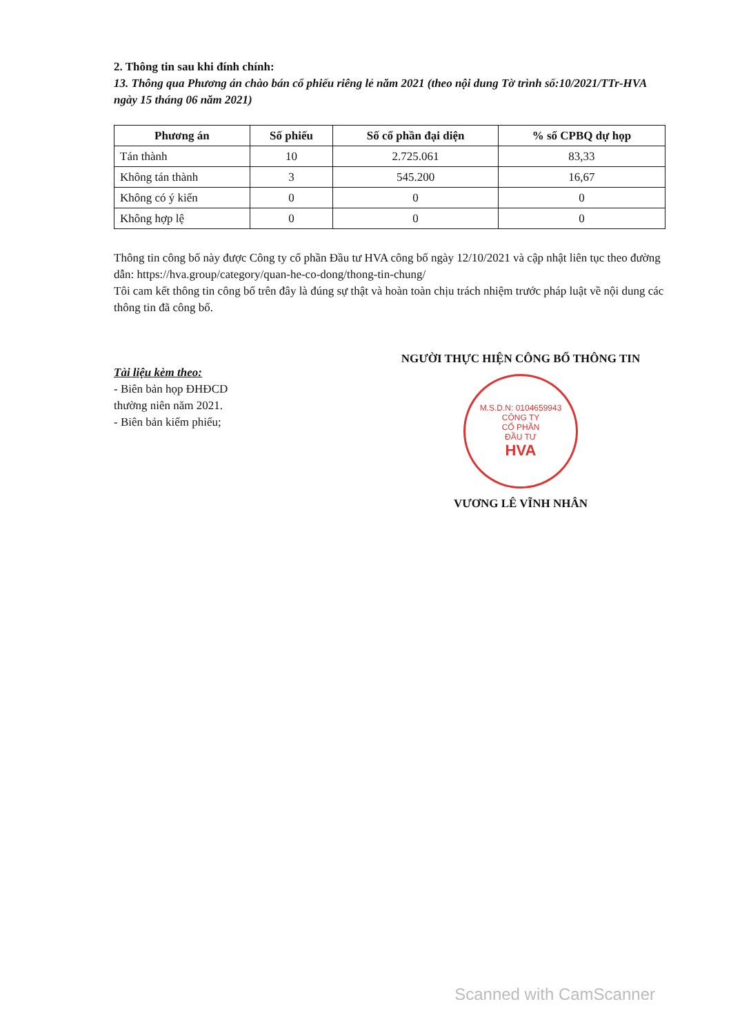2. Thông tin sau khi đính chính:
13. Thông qua Phương án chào bán cổ phiếu riêng lẻ năm 2021 (theo nội dung Tờ trình số:10/2021/TTr-HVA ngày 15 tháng 06 năm 2021)
| Phương án | Số phiếu | Số cổ phần đại diện | % số CPBQ dự họp |
| --- | --- | --- | --- |
| Tán thành | 10 | 2.725.061 | 83,33 |
| Không tán thành | 3 | 545.200 | 16,67 |
| Không có ý kiến | 0 | 0 | 0 |
| Không hợp lệ | 0 | 0 | 0 |
Thông tin công bố này được Công ty cổ phần Đầu tư HVA công bố ngày 12/10/2021 và cập nhật liên tục theo đường dẫn: https://hva.group/category/quan-he-co-dong/thong-tin-chung/
Tôi cam kết thông tin công bố trên đây là đúng sự thật và hoàn toàn chịu trách nhiệm trước pháp luật về nội dung các thông tin đã công bố.
Tài liệu kèm theo:
- Biên bản họp ĐHĐCD
thường niên năm 2021.
- Biên bản kiểm phiếu;
NGƯỜI THỰC HIỆN CÔNG BỐ THÔNG TIN
M.S.D.N: 0104659943
CÔNG TY
CỔ PHẦN
ĐẦU TƯ
HVA
VƯƠNG LÊ VĨNH NHÂN
Scanned with CamScanner